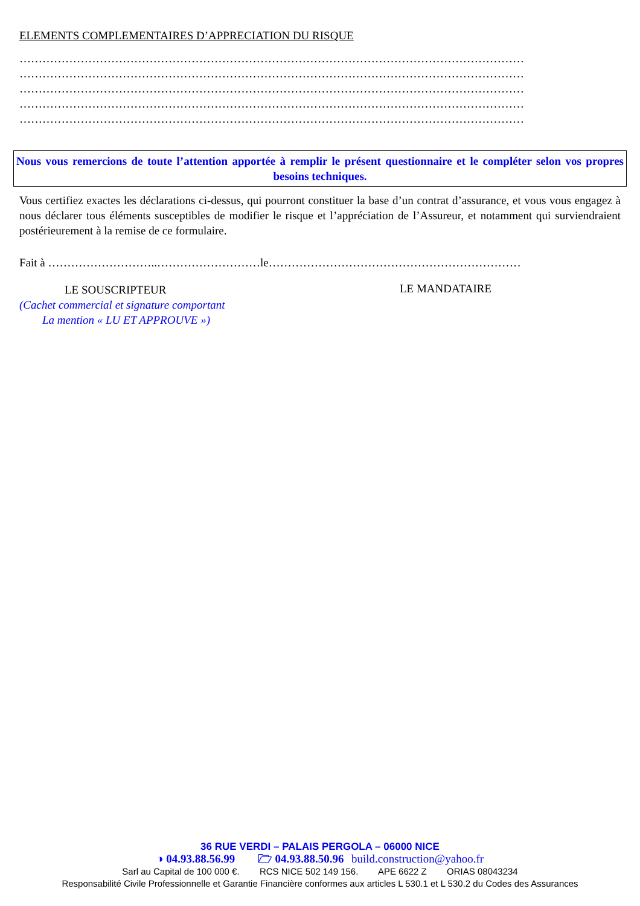ELEMENTS COMPLEMENTAIRES D’APPRECIATION DU RISQUE
……………………………………………………………………………………………………………………
……………………………………………………………………………………………………………………
……………………………………………………………………………………………………………………
……………………………………………………………………………………………………………………
……………………………………………………………………………………………………………………
Nous vous remercions de toute l’attention apportée à remplir le présent questionnaire et le compléter selon vos propres besoins techniques.
Vous certifiez exactes les déclarations ci-dessus, qui pourront constituer la base d’un contrat d’assurance, et vous vous engagez à nous déclarer tous éléments susceptibles de modifier le risque et l’appréciation de l’Assureur, et notamment qui surviendraient postérieurement à la remise de ce formulaire.
Fait à ………………………..………………………le…………………………………………………………
LE SOUSCRIPTEUR
(Cachet commercial et signature comportant
La mention « LU ET APPROUVE »)
LE MANDATAIRE
36 RUE VERDI – PALAIS PERGOLA – 06000 NICE
◑ 04.93.88.56.99 🗁 04.93.88.50.96 build.construction@yahoo.fr
Sarl au Capital de 100 000 €. RCS NICE 502 149 156. APE 6622 Z ORIAS 08043234
Responsabilité Civile Professionnelle et Garantie Financière conformes aux articles L 530.1 et L 530.2 du Codes des Assurances